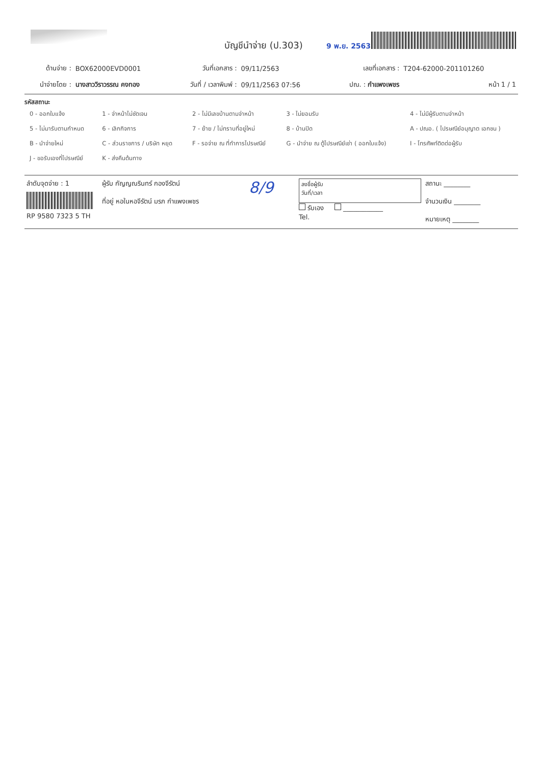บัญชีนำจ่าย (ป.303) 9 พ.ย. 2563
| ด้านจ่าย : | BOX62000EVD0001 | วันที่เอกสาร : | 09/11/2563 | เลขที่เอกสาร : | T204-62000-201101260 |
| นำจ่ายโดย : | นางสาววิราวรรณ คงทอง | วันที่ / เวลาพิมพ์ : | 09/11/2563 07:56 | ปณ. : กำแพงเพชร | หน้า 1 / 1 |
รหัสสถานะ
| 0 - ออกใบแจ้ง | 1 - จ่าหน้าไม่ชัดเจน | 2 - ไม่มีเลขบ้านตามจ่าหน้า | 3 - ไม่ยอมรับ | 4 - ไม่มีผู้รับตามจ่าหน้า |
| 5 - ไม่มารับตามกำหนด | 6 - เลิกกิจการ | 7 - ย้าย / ไม่ทราบที่อยู่ใหม่ | 8 - บ้านปิด | A - ปณอ. ( ไปรษณีย์อนุญาต เอกชน ) |
| B - นำจ่ายใหม่ | C - ส่วนราชการ / บริษัท หยุด | F - รอจ่าย ณ ที่ทำการไปรษณีย์ | G - นำจ่าย ณ ตู้ไปรษณีย์เช่า ( ออกใบแจ้ง) | I - โทรศัพท์ติดต่อผู้รับ |
| J - ขอรับเองที่ไปรษณีย์ | K - ส่งคืนต้นทาง | | | |
| ลำดับจุดจ่าย : 1 RP 9580 7323 5 TH | ผู้รับ กัญญณรินทร์ กองจีรัตน์ ที่อยู่ หอในหอจีรัตน์ มรภ กำแพงเพชร | 8/9 | ลงชื่อผู้รับ วันที่/เวลา รับเอง ____________ Tel. | สถานะ ________ จำนวนเงิน ________ หมายเหตุ ________ |